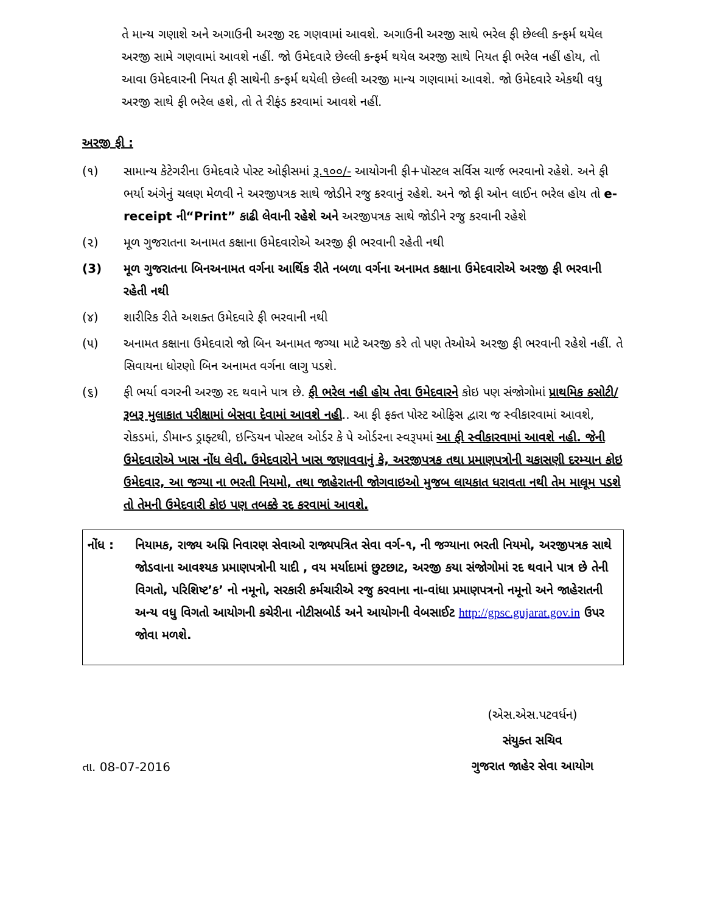તે માન્ય ગણાશે અને અગાઉની અરજી રદ ગણવામાં આવશે. અગાઉની અરજી સાથે ભરેલ ફી છેલ્લી કન્ફર્મ થયેલ અરજી સામે ગણવામાં આવશે નહીં. જો ઉમેદવારે છેલ્લી કન્ફર્મ થયેલ અરજી સાથે નિયત ફી ભરેલ નહીં હોય, તો આવા ઉમેદવારની નિયત ફી સાથેની કન્ફર્મ થયેલી છેલ્લી અરજી માન્ય ગણવામાં આવશે. જો ઉમેદવારે એકથી વધુ અરજી સાથે ફી ભરેલ હશે, તો તે રીફંડ કરવામાં આવશે નહીં.
અરજી ફી :
(૧) સામાન્ય કેટેગરીના ઉમેદવારે પોસ્ટ ઓફીસમાં રૂ.૧૦૦/- આયોગની ફી+પૉસ્ટલ સર્વિસ ચાર્જ ભરવાનો રહેશે. અને ફી ભર્યા અંગેનું ચલણ મેળવી ને અરજીપત્રક સાથે જોડીને રજુ કરવાનું રહેશે. અને જો ફી ઓન લાઈન ભરેલ હોય તો e-receipt ની“Print” કાઢી લેવાની રહેશે અને અરજીપત્રક સાથે જોડીને રજુ કરવાની રહેશે
(૨) મૂળ ગુજરાતના અનામત કક્ષાના ઉમેદવારોએ અરજી ફી ભરવાની રહેતી નથી
(3) મૂળ ગુજરાતના બિનઅનામત વર્ગના આર્થિક રીતે નબળા વર્ગના અનામત કક્ષાના ઉમેદવારોએ અરજી ફી ભરવાની રહેતી નથી
(૪) શારીરિક રીતે અશક્ત ઉમેદવારે ફી ભરવાની નથી
(૫) અનામત કક્ષાના ઉમેદવારો જો બિન અનામત જગ્યા માટે અરજી કરે તો પણ તેઓએ અરજી ફી ભરવાની રહેશે નહીં. તે સિવાયના ધોરણો બિન અનામત વર્ગના લાગુ પડશે.
(૬) ફી ભર્યા વગરની અરજી રદ થવાને પાત્ર છે. ફી ભરેલ નહી હોય તેવા ઉમેદવારને કોઇ પણ સંજોગોમાં પ્રાથમિક કસોટી/રૂબરૂ મુલાકાત પરીક્ષામાં બેસવા દેવામાં આવશે નહી.. આ ફી ફક્ત પોસ્ટ ઓફિસ દ્વારા જ સ્વીકારવામાં આવશે, રોકડમાં, ડીમાન્ડ ડ્રાફ્ટથી, ઇન્ડિયન પોસ્ટલ ઓર્ડર કે પે ઓર્ડરના સ્વરૂપમાં આ ફી સ્વીકારવામાં આવશે નહી. જેની ઉમેદવારોએ ખાસ નોંધ લેવી. ઉમેદવારોને ખાસ જણાવવાનું કે, અરજીપત્રક તથા પ્રમાણપત્રોની ચકાસણી દરમ્યાન કોઇ ઉમેદવાર, આ જગ્યા ના ભરતી નિયમો, તથા જાહેરાતની જોગવાઇઓ મુજબ લાયકાત ધરાવતા નથી તેમ માલૂમ પડશે તો તેમની ઉમેદવારી કોઇ પણ તબક્કે રદ કરવામાં આવશે.
નોંધ : નિયામક, રાજ્ય અગ્નિ નિવારણ સેવાઓ રાજ્યપત્રિત સેવા વર્ગ-૧, ની જગ્યાના ભરતી નિયમો, અરજીપત્રક સાથે જોડવાના આવશ્યક પ્રમાણપત્રોની યાદી , વય મર્યાદામાં છુટછાટ, અરજી કયા સંજોગોમાં રદ થવાને પાત્ર છે તેની વિગતો, પરિશિષ્ટ’ક’ નો નમૂનો, સરકારી કર્મચારીએ રજુ કરવાના ના-વાંધા પ્રમાણપત્રનો નમૂનો અને જાહેરાતની અન્ય વધુ વિગતો આયોગની કચેરીના નોટીસબોર્ડ અને આયોગની વેબસાઈટ http://gpsc.gujarat.gov.in ઉપર જોવા મળશે.
તા. 08-07-2016
(એસ.એસ.પટવર્ધન)
સંયુક્ત સચિવ
ગુજરાત જાહેર સેવા આયોગ